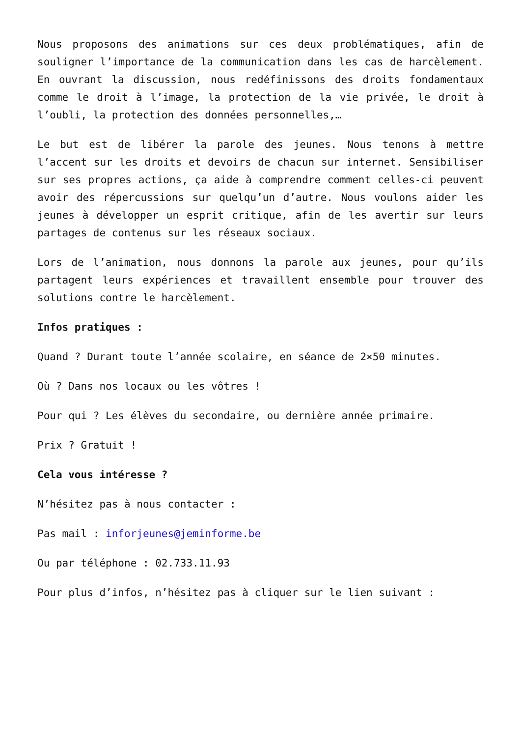Nous proposons des animations sur ces deux problématiques, afin de souligner l’importance de la communication dans les cas de harcèlement. En ouvrant la discussion, nous redéfinissons des droits fondamentaux comme le droit à l’image, la protection de la vie privée, le droit à l’oubli, la protection des données personnelles,…
Le but est de libérer la parole des jeunes. Nous tenons à mettre l’accent sur les droits et devoirs de chacun sur internet. Sensibiliser sur ses propres actions, ça aide à comprendre comment celles-ci peuvent avoir des répercussions sur quelqu’un d’autre. Nous voulons aider les jeunes à développer un esprit critique, afin de les avertir sur leurs partages de contenus sur les réseaux sociaux.
Lors de l’animation, nous donnons la parole aux jeunes, pour qu’ils partagent leurs expériences et travaillent ensemble pour trouver des solutions contre le harcèlement.
Infos pratiques :
Quand ? Durant toute l’année scolaire, en séance de 2×50 minutes.
Où ? Dans nos locaux ou les vôtres !
Pour qui ? Les élèves du secondaire, ou dernière année primaire.
Prix ? Gratuit !
Cela vous intéresse ?
N’hésitez pas à nous contacter :
Pas mail : inforjeunes@jeminforme.be
Ou par téléphone : 02.733.11.93
Pour plus d’infos, n’hésitez pas à cliquer sur le lien suivant :